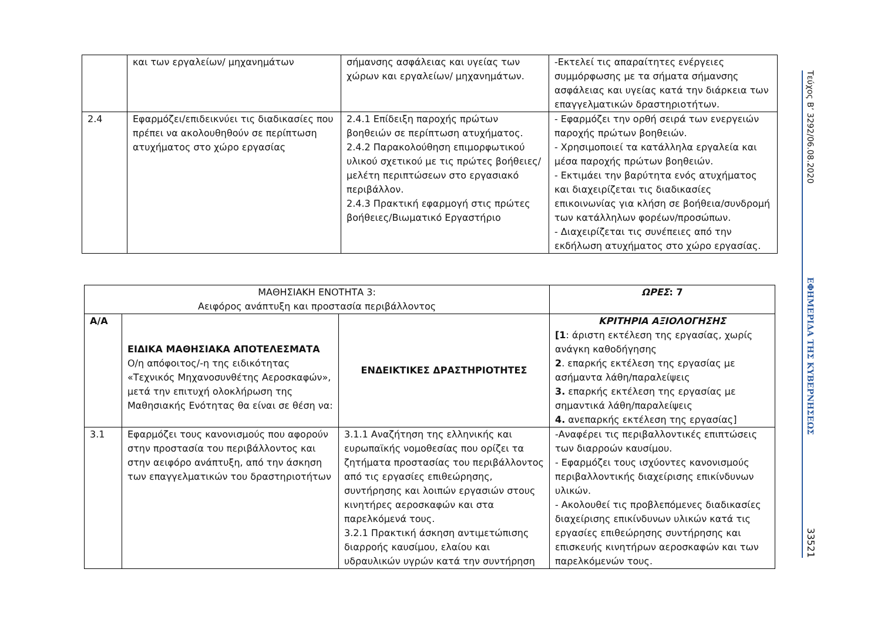| | και των εργαλείων/ μηχανημάτων | σήμανσης ασφάλειας και υγείας των χώρων και εργαλείων/ μηχανημάτων. | -Εκτελεί τις απαραίτητες ενέργειες συμμόρφωσης με τα σήματα σήμανσης ασφάλειας και υγείας κατά την διάρκεια των επαγγελματικών δραστηριοτήτων. |
| 2.4 | Εφαρμόζει/επιδεικνύει τις διαδικασίες που πρέπει να ακολουθηθούν σε περίπτωση ατυχήματος στο χώρο εργασίας | 2.4.1 Επίδειξη παροχής πρώτων βοηθειών σε περίπτωση ατυχήματος. 2.4.2 Παρακολούθηση επιμορφωτικού υλικού σχετικού με τις πρώτες βοήθειες/μελέτη περιπτώσεων στο εργασιακό περιβάλλον. 2.4.3 Πρακτική εφαρμογή στις πρώτες βοήθειες/Βιωματικό Εργαστήριο | - Εφαρμόζει την ορθή σειρά των ενεργειών παροχής πρώτων βοηθειών. - Χρησιμοποιεί τα κατάλληλα εργαλεία και μέσα παροχής πρώτων βοηθειών. - Εκτιμάει την βαρύτητα ενός ατυχήματος και διαχειρίζεται τις διαδικασίες επικοινωνίας για κλήση σε βοήθεια/συνδρομή των κατάλληλων φορέων/προσώπων. - Διαχειρίζεται τις συνέπειες από την εκδήλωση ατυχήματος στο χώρο εργασίας. |
| ΜΑΘΗΣΙΑΚΗ ΕΝΟΤΗΤΑ 3: Αειφόρος ανάπτυξη και προστασία περιβάλλοντος | | | ΩΡΕΣ : 7 |
| Α/Α | ΕΙΔΙΚΑ ΜΑΘΗΣΙΑΚΑ ΑΠΟΤΕΛΕΣΜΑΤΑ Ο/η απόφοιτος/-η της ειδικότητας «Τεχνικός Μηχανοσυνθέτης Αεροσκαφών», μετά την επιτυχή ολοκλήρωση της Μαθησιακής Ενότητας θα είναι σε θέση να: | ΕΝΔΕΙΚΤΙΚΕΣ ΔΡΑΣΤΗΡΙΟΤΗΤΕΣ | ΚΡΙΤΗΡΙΑ ΑΞΙΟΛΟΓΗΣΗΣ [1 : άριστη εκτέλεση της εργασίας, χωρίς ανάγκη καθοδήγησης 2 . επαρκής εκτέλεση της εργασίας με ασήμαντα λάθη/παραλείψεις 3. επαρκής εκτέλεση της εργασίας με σημαντικά λάθη/παραλείψεις 4. ανεπαρκής εκτέλεση της εργασίας] |
| 3.1 | Εφαρμόζει τους κανονισμούς που αφορούν στην προστασία του περιβάλλοντος και στην αειφόρο ανάπτυξη, από την άσκηση των επαγγελματικών του δραστηριοτήτων | 3.1.1 Αναζήτηση της ελληνικής και ευρωπαϊκής νομοθεσίας που ορίζει τα ζητήματα προστασίας του περιβάλλοντος από τις εργασίες επιθεώρησης, συντήρησης και λοιπών εργασιών στους κινητήρες αεροσκαφών και στα παρελκόμενά τους. 3.2.1 Πρακτική άσκηση αντιμετώπισης διαρροής καυσίμου, ελαίου και υδραυλικών υγρών κατά την συντήρηση | -Αναφέρει τις περιβαλλοντικές επιπτώσεις των διαρροών καυσίμου. - Εφαρμόζει τους ισχύοντες κανονισμούς περιβαλλοντικής διαχείρισης επικίνδυνων υλικών. - Ακολουθεί τις προβλεπόμενες διαδικασίες διαχείρισης επικίνδυνων υλικών κατά τις εργασίες επιθεώρησης συντήρησης και επισκευής κινητήρων αεροσκαφών και των παρελκόμενών τους. |
Τεύχος Β’ 3292/06.08.2020
ΕΦΗΜΕΡΙΔΑ ΤΗΣ ΚΥΒΕΡΝΗΣΕΩΣ
33521